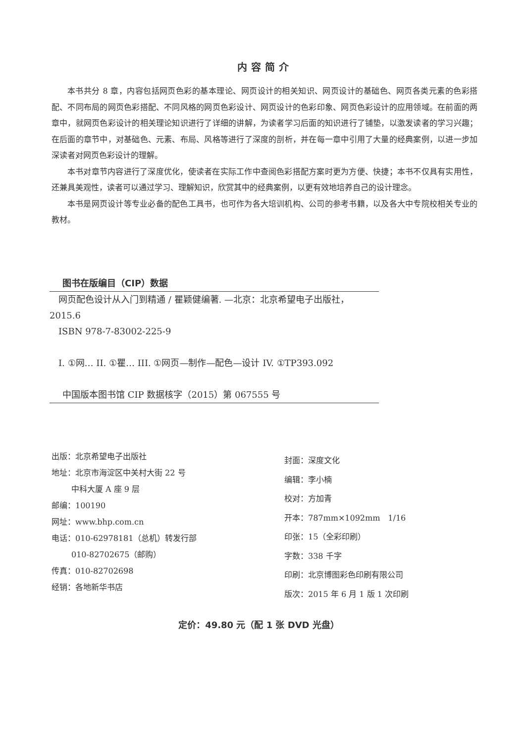内容简介
本书共分 8 章，内容包括网页色彩的基本理论、网页设计的相关知识、网页设计的基础色、网页各类元素的色彩搭配、不同布局的网页色彩搭配、不同风格的网页色彩设计、网页设计的色彩印象、网页色彩设计的应用领域。在前面的两章中，就网页色彩设计的相关理论知识进行了详细的讲解，为读者学习后面的知识进行了铺垫，以激发读者的学习兴趣；在后面的章节中，对基础色、元素、布局、风格等进行了深度的剖析，并在每一章中引用了大量的经典案例，以进一步加深读者对网页色彩设计的理解。
本书对章节内容进行了深度优化，使读者在实际工作中查阅色彩搭配方案时更为方便、快捷；本书不仅具有实用性，还兼具美观性，读者可以通过学习、理解知识，欣赏其中的经典案例，以更有效地培养自己的设计理念。
本书是网页设计等专业必备的配色工具书，也可作为各大培训机构、公司的参考书籍，以及各大中专院校相关专业的教材。
图书在版编目（CIP）数据
 网页配色设计从入门到精通 / 瞿颖健编著. —北京：北京希望电子出版社，2015.6
 ISBN 978-7-83002-225-9
 I. ①网… II. ①瞿… III. ①网页—制作—配色—设计 IV. ①TP393.092
中国版本图书馆 CIP 数据核字（2015）第 067555 号
出版：北京希望电子出版社
地址：北京市海淀区中关村大街 22 号
   中科大厦 A 座 9 层
邮编：100190
网址：www.bhp.com.cn
电话：010-62978181（总机）转发行部
   010-82702675（邮购）
传真：010-82702698
经销：各地新华书店
封面：深度文化
编辑：李小楠
校对：方加青
开本：787mm×1092mm 1/16
印张：15（全彩印刷）
字数：338 千字
印刷：北京博图彩色印刷有限公司
版次：2015 年 6 月 1 版 1 次印刷
定价：49.80 元（配 1 张 DVD 光盘）